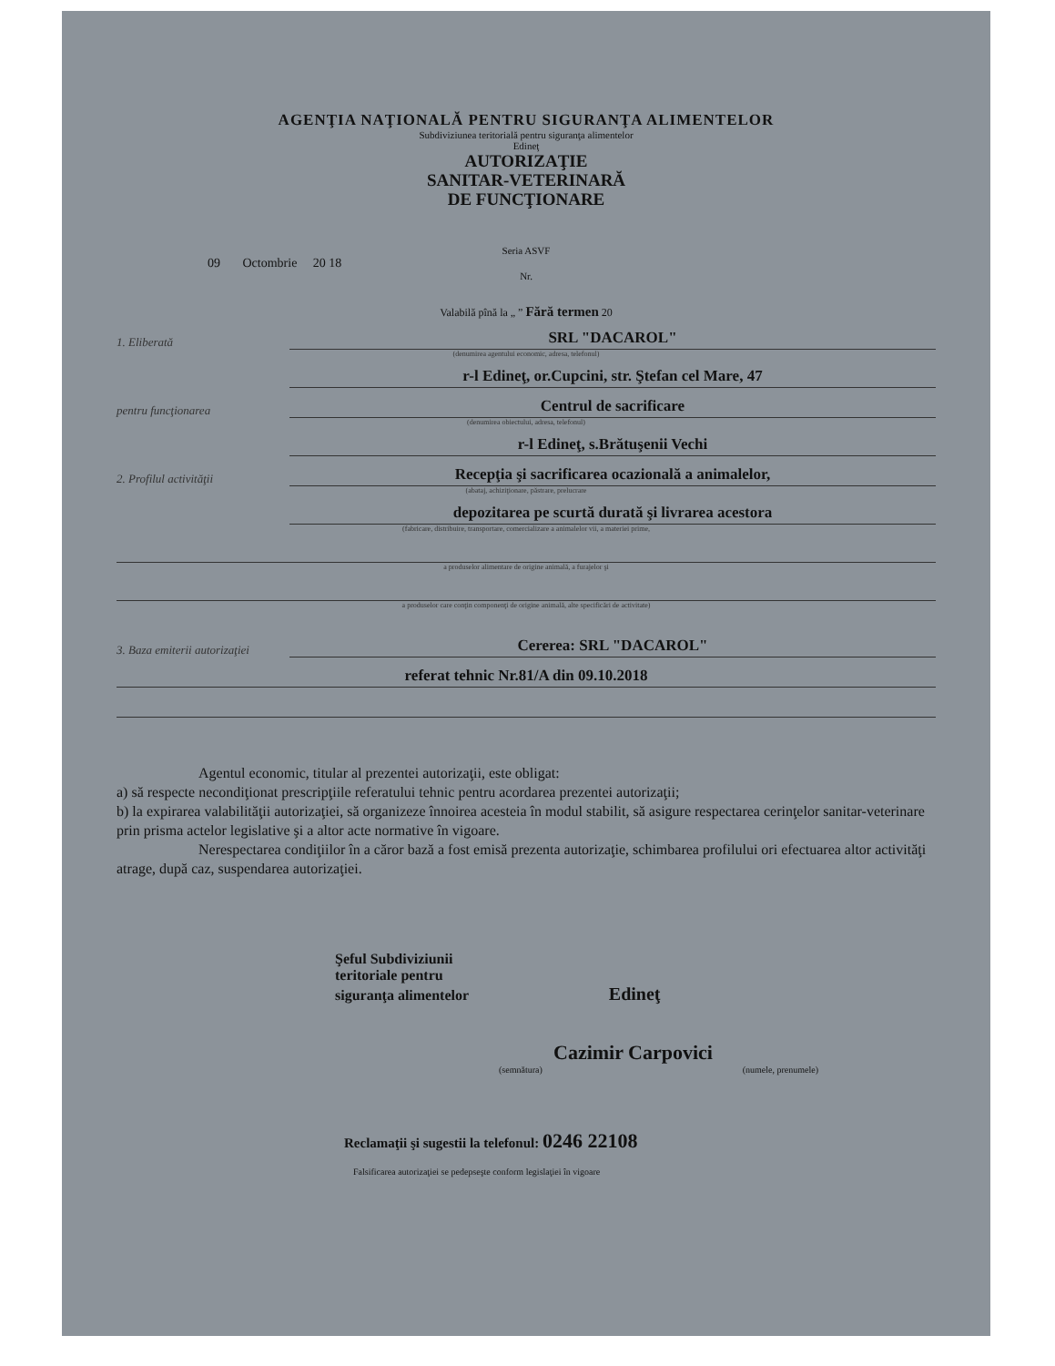AGENŢIA NAŢIONALĂ PENTRU SIGURANŢA ALIMENTELOR
Subdiviziunea teritorială pentru siguranţa alimentelor
Edineţ
AUTORIZAŢIE
SANITAR-VETERINARĂ
DE FUNCŢIONARE
Seria ASVF
09 Octombrie 20 18
Nr.
Valabilă pînă la „ ” Fără termen 20
1. Eliberată SRL "DACAROL"
(denumirea agentului economic, adresa, telefonul)
r-l Edineţ, or.Cupcini, str. Ştefan cel Mare, 47
pentru funcţionarea Centrul de sacrificare
(denumirea obiectului, adresa, telefonul)
r-l Edineţ, s.Brătuşenii Vechi
2. Profilul activităţii Recepţia şi sacrificarea ocazională a animalelor,
(abataj, achiziţionare, păstrare, prelucrare
depozitarea pe scurtă durată şi livrarea acestora
(fabricare, distribuire, transportare, comercializare a animalelor vii, a materiei prime,
a produselor alimentare de origine animală, a furajelor şi
a produselor care conţin componenţi de origine animală, alte specificări de activitate)
3. Baza emiterii autorizaţiei Cererea: SRL "DACAROL"
referat tehnic Nr.81/A din 09.10.2018
Agentul economic, titular al prezentei autorizaţii, este obligat:
a) să respecte necondiţionat prescripţiile referatului tehnic pentru acordarea prezentei autorizaţii;
b) la expirarea valabilităţii autorizaţiei, să organizeze înnoirea acesteia în modul stabilit, să asigure respectarea cerinţelor sanitar-veterinare prin prisma actelor legislative şi a altor acte normative în vigoare.
Nerespectarea condiţiilor în a căror bază a fost emisă prezenta autorizaţie, schimbarea profilului ori efectuarea altor activităţi atrage, după caz, suspendarea autorizaţiei.
Şeful Subdiviziunii
teritoriale pentru
siguranţa alimentelor Edineţ
Cazimir Carpovici
(semnătura) (numele, prenumele)
Reclamaţii şi sugestii la telefonul: 0246 22108
Falsificarea autorizaţiei se pedepseşte conform legislaţiei în vigoare